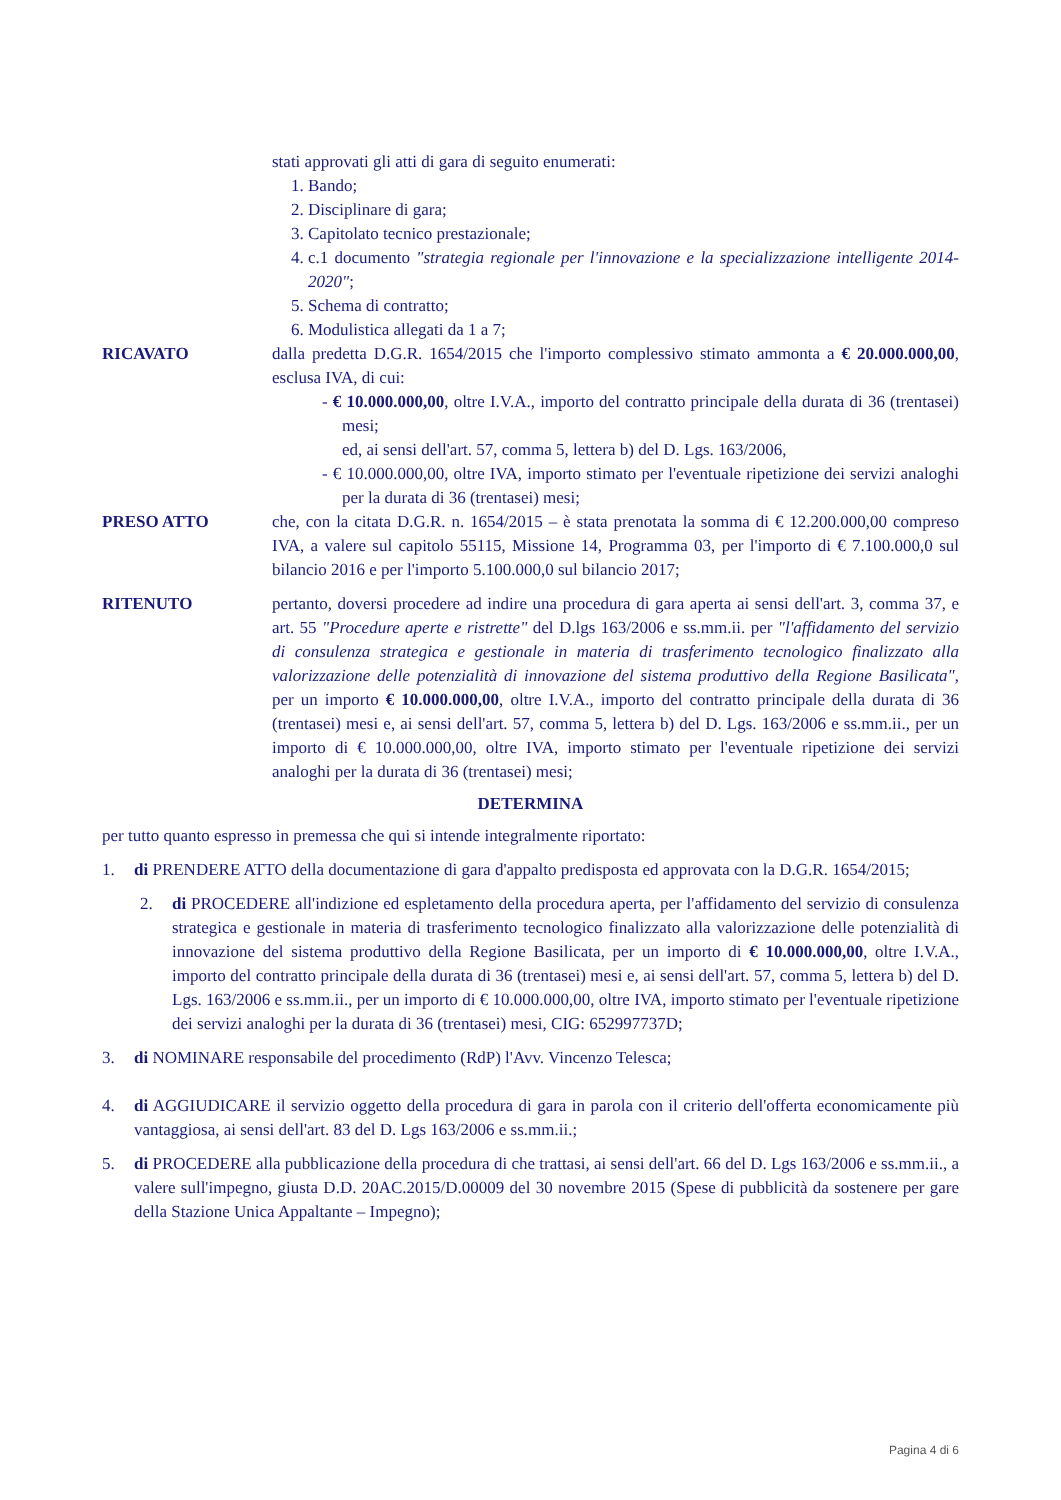stati approvati gli atti di gara di seguito enumerati:
1. Bando;
2. Disciplinare di gara;
3. Capitolato tecnico prestazionale;
4. c.1 documento "strategia regionale per l'innovazione e la specializzazione intelligente 2014-2020";
5. Schema di contratto;
6. Modulistica allegati da 1 a 7;
RICAVATO dalla predetta D.G.R. 1654/2015 che l'importo complessivo stimato ammonta a € 20.000.000,00, esclusa IVA, di cui:
- € 10.000.000,00, oltre I.V.A., importo del contratto principale della durata di 36 (trentasei) mesi;
ed, ai sensi dell'art. 57, comma 5, lettera b) del D. Lgs. 163/2006,
- € 10.000.000,00, oltre IVA, importo stimato per l'eventuale ripetizione dei servizi analoghi per la durata di 36 (trentasei) mesi;
PRESO ATTO che, con la citata D.G.R. n. 1654/2015 – è stata prenotata la somma di € 12.200.000,00 compreso IVA, a valere sul capitolo 55115, Missione 14, Programma 03, per l'importo di € 7.100.000,0 sul bilancio 2016 e per l'importo 5.100.000,0 sul bilancio 2017;
RITENUTO pertanto, doversi procedere ad indire una procedura di gara aperta ai sensi dell'art. 3, comma 37, e art. 55 "Procedure aperte e ristrette" del D.lgs 163/2006 e ss.mm.ii. per "l'affidamento del servizio di consulenza strategica e gestionale in materia di trasferimento tecnologico finalizzato alla valorizzazione delle potenzialità di innovazione del sistema produttivo della Regione Basilicata", per un importo € 10.000.000,00, oltre I.V.A., importo del contratto principale della durata di 36 (trentasei) mesi e, ai sensi dell'art. 57, comma 5, lettera b) del D. Lgs. 163/2006 e ss.mm.ii., per un importo di € 10.000.000,00, oltre IVA, importo stimato per l'eventuale ripetizione dei servizi analoghi per la durata di 36 (trentasei) mesi;
DETERMINA
per tutto quanto espresso in premessa che qui si intende integralmente riportato:
1. di PRENDERE ATTO della documentazione di gara d'appalto predisposta ed approvata con la D.G.R. 1654/2015;
2. di PROCEDERE all'indizione ed espletamento della procedura aperta, per l'affidamento del servizio di consulenza strategica e gestionale in materia di trasferimento tecnologico finalizzato alla valorizzazione delle potenzialità di innovazione del sistema produttivo della Regione Basilicata, per un importo di € 10.000.000,00, oltre I.V.A., importo del contratto principale della durata di 36 (trentasei) mesi e, ai sensi dell'art. 57, comma 5, lettera b) del D. Lgs. 163/2006 e ss.mm.ii., per un importo di € 10.000.000,00, oltre IVA, importo stimato per l'eventuale ripetizione dei servizi analoghi per la durata di 36 (trentasei) mesi, CIG: 652997737D;
3. di NOMINARE responsabile del procedimento (RdP) l'Avv. Vincenzo Telesca;
4. di AGGIUDICARE il servizio oggetto della procedura di gara in parola con il criterio dell'offerta economicamente più vantaggiosa, ai sensi dell'art. 83 del D. Lgs 163/2006 e ss.mm.ii.;
5. di PROCEDERE alla pubblicazione della procedura di che trattasi, ai sensi dell'art. 66 del D. Lgs 163/2006 e ss.mm.ii., a valere sull'impegno, giusta D.D. 20AC.2015/D.00009 del 30 novembre 2015 (Spese di pubblicità da sostenere per gare della Stazione Unica Appaltante – Impegno);
Pagina 4 di 6